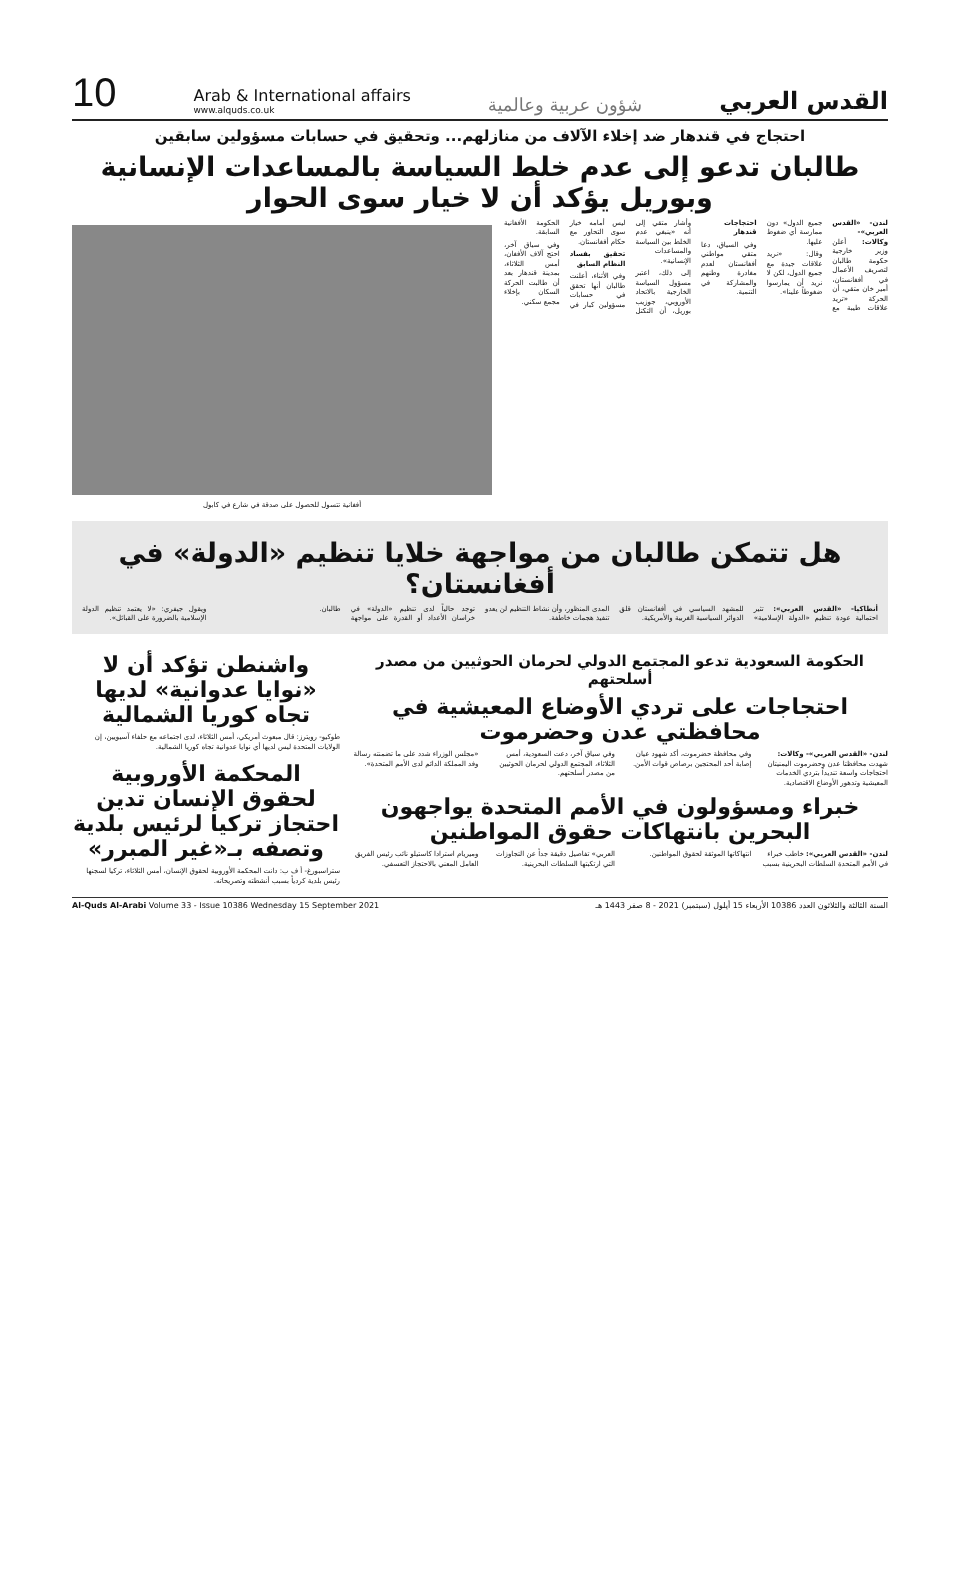10
Arab & International affairs
www.alquds.co.uk
شؤون عربية وعالمية
القدس العربي
احتجاج في قندهار ضد إخلاء الآلاف من منازلهم... وتحقيق في حسابات مسؤولين سابقين
طالبان تدعو إلى عدم خلط السياسة بالمساعدات الإنسانية وبوريل يؤكد أن لا خيار سوى الحوار
لندن- «القدس العربي»- وكالات: أعلن وزير خارجية حكومة طالبان لتصريف الأعمال في أفغانستان، أمير خان متقي، أن الحركة «تريد علاقات طيبة مع جميع الدول» دون ممارسة أي ضغوط عليها.
وقال: «نريد علاقات جيدة مع جميع الدول، لكن لا نريد أن يمارسوا ضغوطاً علينا».
احتجاجات قندهار
وفي السياق، دعا متقي مواطني أفغانستان لعدم مغادرة وطنهم والمشاركة في التنمية.
وأشار متقي إلى أنه «ينبغي عدم الخلط بين السياسة والمساعدات الإنسانية».
إلى ذلك، اعتبر مسؤول السياسة الخارجية بالاتحاد الأوروبي، جوزيب بوريل، أن التكتل ليس أمامه خيار سوى التحاور مع حكام أفغانستان.
تحقيق بفساد النظام السابق
وفي الأثناء، أعلنت طالبان أنها تحقق في حسابات مسؤولين كبار في الحكومة الأفغانية السابقة.
وفي سياق آخر، احتج آلاف الأفغان، أمس الثلاثاء، بمدينة قندهار بعد أن طالبت الحركة السكان بإخلاء مجمع سكني.
أفغانية تتسول للحصول على صدقة في شارع في كابول
هل تتمكن طالبان من مواجهة خلايا تنظيم «الدولة» في أفغانستان؟
أنطاكيا- «القدس العربي»: تثير احتمالية عودة تنظيم «الدولة الإسلامية» للمشهد السياسي في أفغانستان قلق الدوائر السياسية الغربية والأمريكية.
المدى المنظور، وأن نشاط التنظيم لن يعدو تنفيذ هجمات خاطفة.
توجد حالياً لدى تنظيم «الدولة» في خراسان الأعداد أو القدرة على مواجهة طالبان.
ويقول جيفري: «لا يعتمد تنظيم الدولة الإسلامية بالضرورة على القبائل».
الحكومة السعودية تدعو المجتمع الدولي لحرمان الحوثيين من مصدر أسلحتهم
احتجاجات على تردي الأوضاع المعيشية في محافظتي عدن وحضرموت
لندن- «القدس العربي»- وكالات: شهدت محافظتا عدن وحضرموت اليمنيتان احتجاجات واسعة تنديداً بتردي الخدمات المعيشية وتدهور الأوضاع الاقتصادية.
وفي محافظة حضرموت، أكد شهود عيان إصابة أحد المحتجين برصاص قوات الأمن.
وفي سياق آخر، دعت السعودية، أمس الثلاثاء، المجتمع الدولي لحرمان الحوثيين من مصدر أسلحتهم.
«مجلس الوزراء شدد على ما تضمنته رسالة وفد المملكة الدائم لدى الأمم المتحدة».
خبراء ومسؤولون في الأمم المتحدة يواجهون البحرين بانتهاكات حقوق المواطنين
لندن- «القدس العربي»: خاطب خبراء في الأمم المتحدة السلطات البحرينية بسبب انتهاكاتها الموثقة لحقوق المواطنين.
العربي» تفاصيل دقيقة جداً عن التجاوزات التي ارتكبتها السلطات البحرينية.
وميريام استرادا كاستيلو نائب رئيس الفريق العامل المعني بالاحتجاز التعسفي.
واشنطن تؤكد أن لا «نوايا عدوانية» لديها تجاه كوريا الشمالية
طوكيو- رويترز: قال مبعوث أمريكي، أمس الثلاثاء، لدى اجتماعه مع حلفاء آسيويين، إن الولايات المتحدة ليس لديها أي نوايا عدوانية تجاه كوريا الشمالية.
المحكمة الأوروبية لحقوق الإنسان تدين احتجاز تركيا لرئيس بلدية وتصفه بـ«غير المبرر»
ستراسبورغ- أ ف ب: دانت المحكمة الأوروبية لحقوق الإنسان، أمس الثلاثاء، تركيا لسجنها رئيس بلدية كردياً بسبب أنشطته وتصريحاته.
Al-Quds Al-Arabi Volume 33 - Issue 10386 Wednesday 15 September 2021 السنة الثالثة والثلاثون العدد 10386 الأربعاء 15 أيلول (سبتمبر) 2021 - 8 صفر 1443 هـ